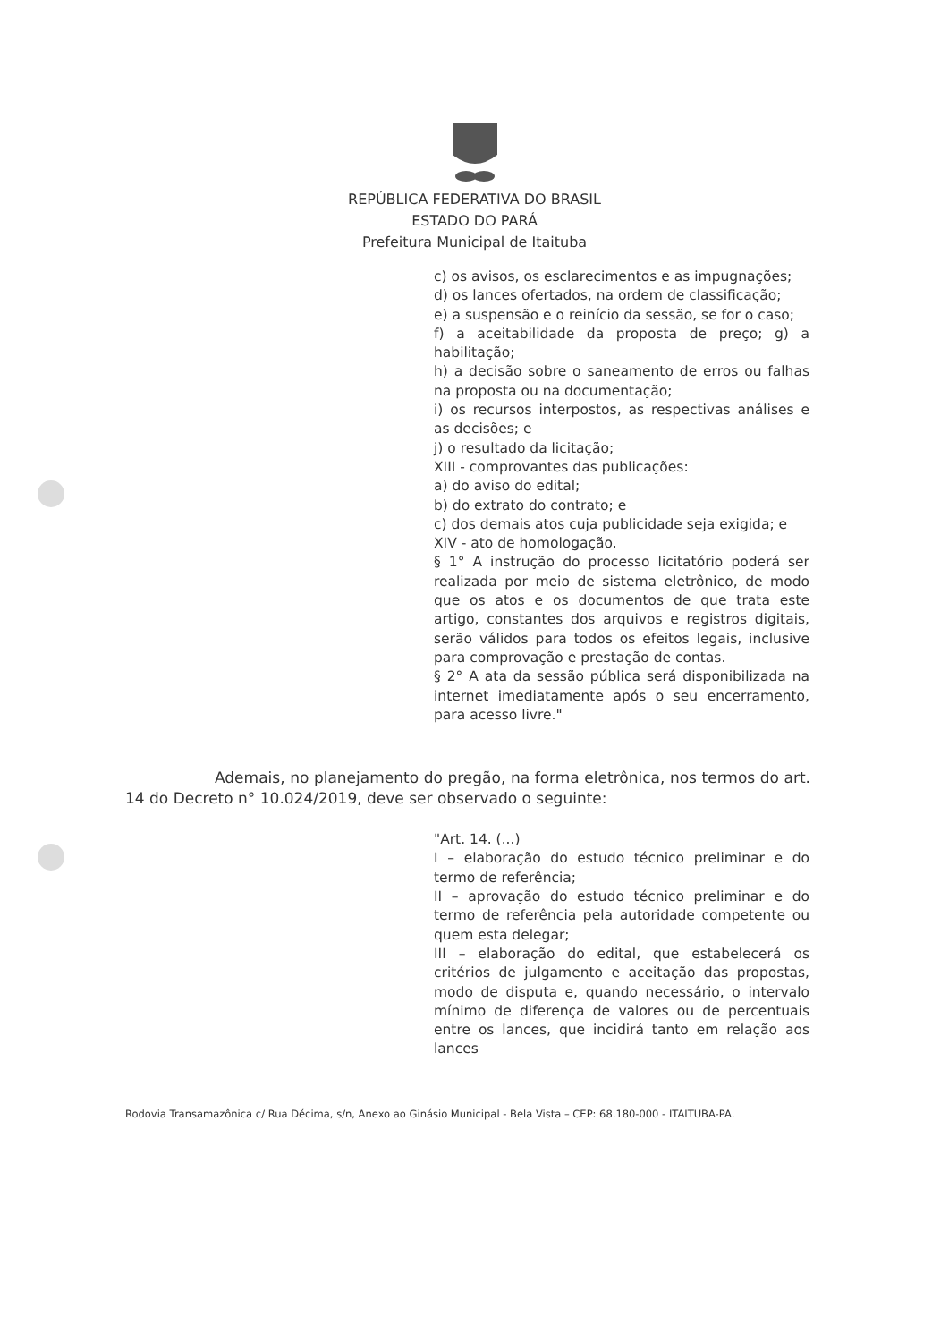REPÚBLICA FEDERATIVA DO BRASIL
ESTADO DO PARÁ
Prefeitura Municipal de Itaituba
c) os avisos, os esclarecimentos e as impugnações;
d) os lances ofertados, na ordem de classificação;
e) a suspensão e o reinício da sessão, se for o caso;
f) a aceitabilidade da proposta de preço; g) a habilitação;
h) a decisão sobre o saneamento de erros ou falhas na proposta ou na documentação;
i) os recursos interpostos, as respectivas análises e as decisões; e
j) o resultado da licitação;
XIII - comprovantes das publicações:
a) do aviso do edital;
b) do extrato do contrato; e
c) dos demais atos cuja publicidade seja exigida; e
XIV - ato de homologação.
§ 1° A instrução do processo licitatório poderá ser realizada por meio de sistema eletrônico, de modo que os atos e os documentos de que trata este artigo, constantes dos arquivos e registros digitais, serão válidos para todos os efeitos legais, inclusive para comprovação e prestação de contas.
§ 2° A ata da sessão pública será disponibilizada na internet imediatamente após o seu encerramento, para acesso livre."
Ademais, no planejamento do pregão, na forma eletrônica, nos termos do art. 14 do Decreto n° 10.024/2019, deve ser observado o seguinte:
"Art. 14. (...)
I – elaboração do estudo técnico preliminar e do termo de referência;
II – aprovação do estudo técnico preliminar e do termo de referência pela autoridade competente ou quem esta delegar;
III – elaboração do edital, que estabelecerá os critérios de julgamento e aceitação das propostas, modo de disputa e, quando necessário, o intervalo mínimo de diferença de valores ou de percentuais entre os lances, que incidirá tanto em relação aos lances
Rodovia Transamazônica c/ Rua Décima, s/n, Anexo ao Ginásio Municipal - Bela Vista – CEP: 68.180-000 - ITAITUBA-PA.